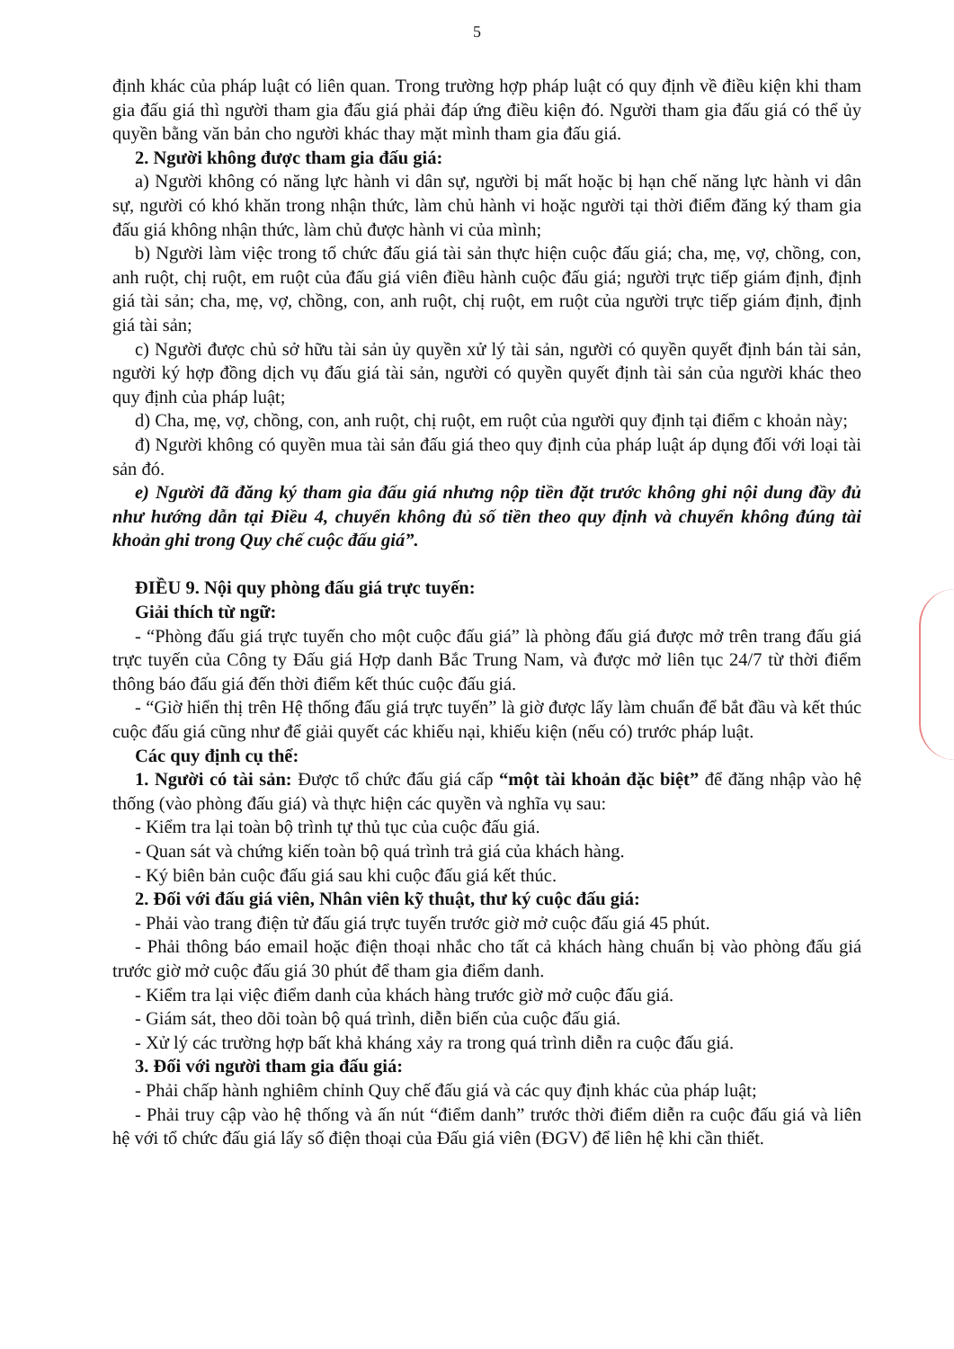5
định khác của pháp luật có liên quan. Trong trường hợp pháp luật có quy định về điều kiện khi tham gia đấu giá thì người tham gia đấu giá phải đáp ứng điều kiện đó. Người tham gia đấu giá có thể ủy quyền bằng văn bản cho người khác thay mặt mình tham gia đấu giá.
2. Người không được tham gia đấu giá:
a) Người không có năng lực hành vi dân sự, người bị mất hoặc bị hạn chế năng lực hành vi dân sự, người có khó khăn trong nhận thức, làm chủ hành vi hoặc người tại thời điểm đăng ký tham gia đấu giá không nhận thức, làm chủ được hành vi của mình;
b) Người làm việc trong tổ chức đấu giá tài sản thực hiện cuộc đấu giá; cha, mẹ, vợ, chồng, con, anh ruột, chị ruột, em ruột của đấu giá viên điều hành cuộc đấu giá; người trực tiếp giám định, định giá tài sản; cha, mẹ, vợ, chồng, con, anh ruột, chị ruột, em ruột của người trực tiếp giám định, định giá tài sản;
c) Người được chủ sở hữu tài sản ủy quyền xử lý tài sản, người có quyền quyết định bán tài sản, người ký hợp đồng dịch vụ đấu giá tài sản, người có quyền quyết định tài sản của người khác theo quy định của pháp luật;
d) Cha, mẹ, vợ, chồng, con, anh ruột, chị ruột, em ruột của người quy định tại điểm c khoản này;
đ) Người không có quyền mua tài sản đấu giá theo quy định của pháp luật áp dụng đối với loại tài sản đó.
e) Người đã đăng ký tham gia đấu giá nhưng nộp tiền đặt trước không ghi nội dung đầy đủ như hướng dẫn tại Điều 4, chuyển không đủ số tiền theo quy định và chuyển không đúng tài khoản ghi trong Quy chế cuộc đấu giá”.
ĐIỀU 9. Nội quy phòng đấu giá trực tuyến:
Giải thích từ ngữ:
- “Phòng đấu giá trực tuyến cho một cuộc đấu giá” là phòng đấu giá được mở trên trang đấu giá trực tuyến của Công ty Đấu giá Hợp danh Bắc Trung Nam, và được mở liên tục 24/7 từ thời điểm thông báo đấu giá đến thời điểm kết thúc cuộc đấu giá.
- “Giờ hiển thị trên Hệ thống đấu giá trực tuyến” là giờ được lấy làm chuẩn để bắt đầu và kết thúc cuộc đấu giá cũng như để giải quyết các khiếu nại, khiếu kiện (nếu có) trước pháp luật.
Các quy định cụ thể:
1. Người có tài sản: Được tổ chức đấu giá cấp “một tài khoản đặc biệt” để đăng nhập vào hệ thống (vào phòng đấu giá) và thực hiện các quyền và nghĩa vụ sau:
- Kiểm tra lại toàn bộ trình tự thủ tục của cuộc đấu giá.
- Quan sát và chứng kiến toàn bộ quá trình trả giá của khách hàng.
- Ký biên bản cuộc đấu giá sau khi cuộc đấu giá kết thúc.
2. Đối với đấu giá viên, Nhân viên kỹ thuật, thư ký cuộc đấu giá:
- Phải vào trang điện tử đấu giá trực tuyến trước giờ mở cuộc đấu giá 45 phút.
- Phải thông báo email hoặc điện thoại nhắc cho tất cả khách hàng chuẩn bị vào phòng đấu giá trước giờ mở cuộc đấu giá 30 phút để tham gia điểm danh.
- Kiểm tra lại việc điểm danh của khách hàng trước giờ mở cuộc đấu giá.
- Giám sát, theo dõi toàn bộ quá trình, diễn biến của cuộc đấu giá.
- Xử lý các trường hợp bất khả kháng xảy ra trong quá trình diễn ra cuộc đấu giá.
3. Đối với người tham gia đấu giá:
- Phải chấp hành nghiêm chỉnh Quy chế đấu giá và các quy định khác của pháp luật;
- Phải truy cập vào hệ thống và ấn nút “điểm danh” trước thời điểm diễn ra cuộc đấu giá và liên hệ với tổ chức đấu giá lấy số điện thoại của Đấu giá viên (ĐGV) để liên hệ khi cần thiết.